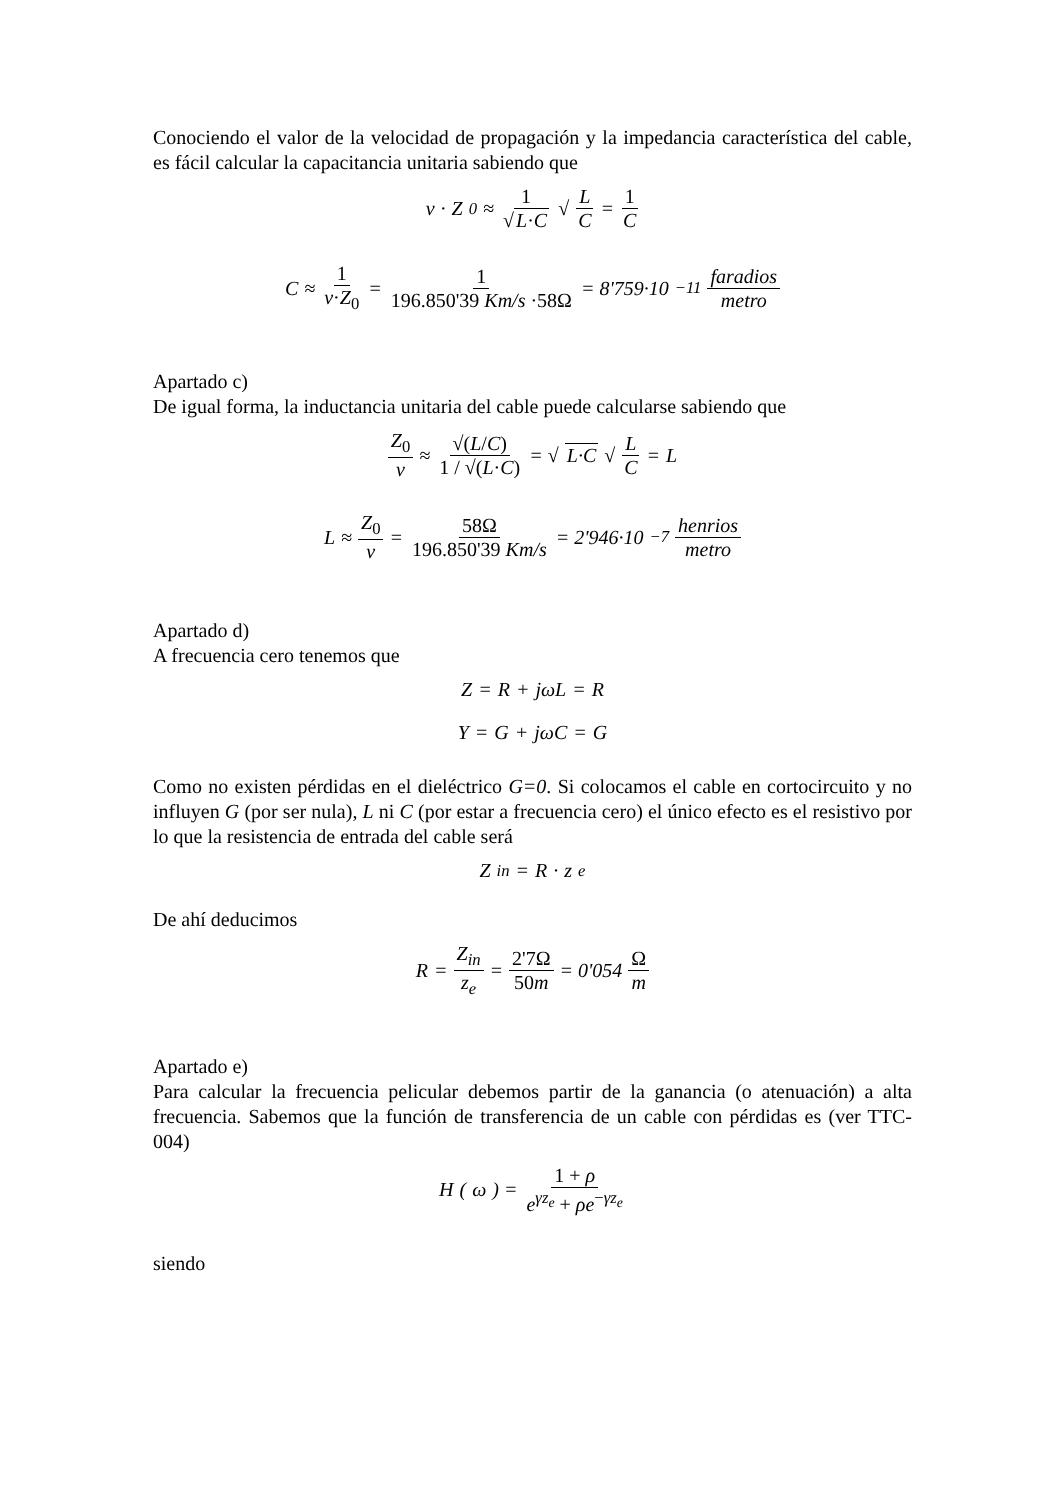Conociendo el valor de la velocidad de propagación y la impedancia característica del cable, es fácil calcular la capacitancia unitaria sabiendo que
v · Z<sub>0</sub> ≈ 1 √L·C √ L C = 1 C
C ≈ 1 v·Z<sub>0</sub> = 1 196.850'39 Km/s ·58Ω = 8'759·10<sup>−11</sup> faradios metro
Apartado c)
De igual forma, la inductancia unitaria del cable puede calcularse sabiendo que
Z<sub>0</sub> v ≈ √(L/C) 1 / √(L·C) = √ L·C √ L C = L
L ≈ Z<sub>0</sub> v = 58Ω 196.850'39 Km/s = 2'946·10<sup>−7</sup> henrios metro
Apartado d)
A frecuencia cero tenemos que
Z = R + jωL = R
Y = G + jωC = G
Como no existen pérdidas en el dieléctrico G=0. Si colocamos el cable en cortocircuito y no influyen G (por ser nula), L ni C (por estar a frecuencia cero) el único efecto es el resistivo por lo que la resistencia de entrada del cable será
Z<sub>in</sub> = R · z<sub>e</sub>
De ahí deducimos
R = Z<sub>in</sub> z<sub>e</sub> = 2'7Ω 50m = 0'054 Ω m
Apartado e)
Para calcular la frecuencia pelicular debemos partir de la ganancia (o atenuación) a alta frecuencia. Sabemos que la función de transferencia de un cable con pérdidas es (ver TTC-004)
H (ω) = 1 + ρ e<sup>γz<sub>e</sub></sup> + ρe<sup>−γz<sub>e</sub></sup>
siendo